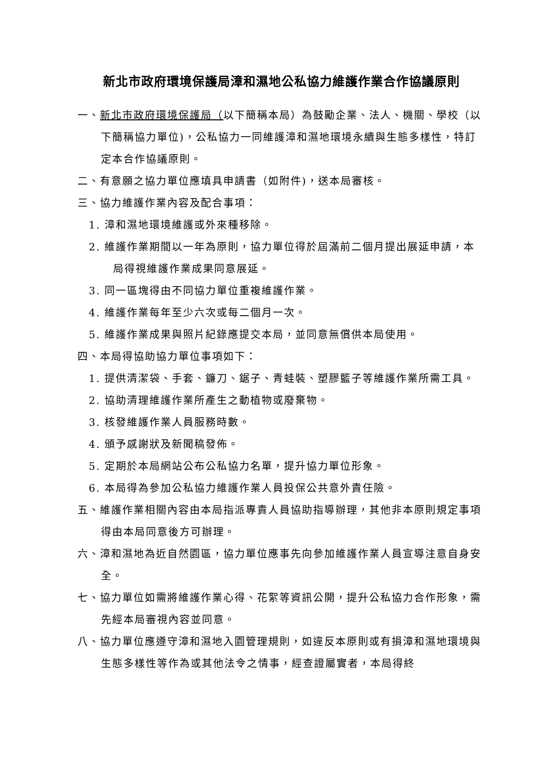新北市政府環境保護局漳和濕地公私協力維護作業合作協議原則
一、新北市政府環境保護局（以下簡稱本局）為鼓勵企業、法人、機關、學校（以下簡稱協力單位)，公私協力一同維護漳和濕地環境永續與生態多樣性，特訂定本合作協議原則。
二、有意願之協力單位應填具申請書（如附件)，送本局審核。
三、協力維護作業內容及配合事項：
1. 漳和濕地環境維護或外來種移除。
2. 維護作業期間以一年為原則，協力單位得於屆滿前二個月提出展延申請，本局得視維護作業成果同意展延。
3. 同一區塊得由不同協力單位重複維護作業。
4. 維護作業每年至少六次或每二個月一次。
5. 維護作業成果與照片紀錄應提交本局，並同意無償供本局使用。
四、本局得協助協力單位事項如下：
1. 提供清潔袋、手套、鐮刀、鋸子、青蛙裝、塑膠籃子等維護作業所需工具。
2. 協助清理維護作業所產生之動植物或廢棄物。
3. 核發維護作業人員服務時數。
4. 頒予感謝狀及新聞稿發佈。
5. 定期於本局網站公布公私協力名單，提升協力單位形象。
6. 本局得為參加公私協力維護作業人員投保公共意外責任險。
五、維護作業相關內容由本局指派專責人員協助指導辦理，其他非本原則規定事項得由本局同意後方可辦理。
六、漳和濕地為近自然園區，協力單位應事先向參加維護作業人員宣導注意自身安全。
七、協力單位如需將維護作業心得、花絮等資訊公開，提升公私協力合作形象，需先經本局審視內容並同意。
八、協力單位應遵守漳和濕地入園管理規則，如違反本原則或有損漳和濕地環境與生態多樣性等作為或其他法令之情事，經查證屬實者，本局得終